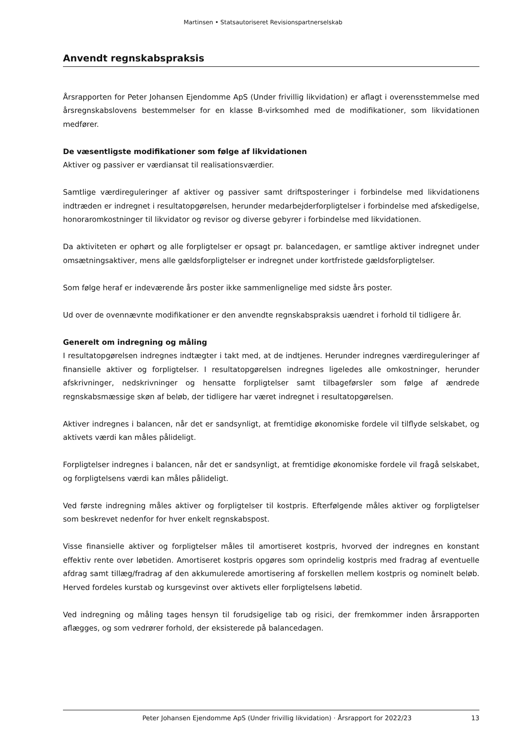Martinsen • Statsautoriseret Revisionspartnerselskab
Anvendt regnskabspraksis
Årsrapporten for Peter Johansen Ejendomme ApS (Under frivillig likvidation) er aflagt i overensstemmelse med årsregnskabslovens bestemmelser for en klasse B-virksomhed med de modifikationer, som likvidationen medfører.
De væsentligste modifikationer som følge af likvidationen
Aktiver og passiver er værdiansat til realisationsværdier.
Samtlige værdireguleringer af aktiver og passiver samt driftsposteringer i forbindelse med likvidationens indtræden er indregnet i resultatopgørelsen, herunder medarbejderforpligtelser i forbindelse med afskedigelse, honoraromkostninger til likvidator og revisor og diverse gebyrer i forbindelse med likvidationen.
Da aktiviteten er ophørt og alle forpligtelser er opsagt pr. balancedagen, er samtlige aktiver indregnet under omsætningsaktiver, mens alle gældsforpligtelser er indregnet under kortfristede gældsforpligtelser.
Som følge heraf er indeværende års poster ikke sammenlignelige med sidste års poster.
Ud over de ovennævnte modifikationer er den anvendte regnskabspraksis uændret i forhold til tidligere år.
Generelt om indregning og måling
I resultatopgørelsen indregnes indtægter i takt med, at de indtjenes. Herunder indregnes værdireguleringer af finansielle aktiver og forpligtelser. I resultatopgørelsen indregnes ligeledes alle omkostninger, herunder afskrivninger, nedskrivninger og hensatte forpligtelser samt tilbageførsler som følge af ændrede regnskabsmæssige skøn af beløb, der tidligere har været indregnet i resultatopgørelsen.
Aktiver indregnes i balancen, når det er sandsynligt, at fremtidige økonomiske fordele vil tilflyde selskabet, og aktivets værdi kan måles pålideligt.
Forpligtelser indregnes i balancen, når det er sandsynligt, at fremtidige økonomiske fordele vil fragå selskabet, og forpligtelsens værdi kan måles pålideligt.
Ved første indregning måles aktiver og forpligtelser til kostpris. Efterfølgende måles aktiver og forpligtelser som beskrevet nedenfor for hver enkelt regnskabspost.
Visse finansielle aktiver og forpligtelser måles til amortiseret kostpris, hvorved der indregnes en konstant effektiv rente over løbetiden. Amortiseret kostpris opgøres som oprindelig kostpris med fradrag af eventuelle afdrag samt tillæg/fradrag af den akkumulerede amortisering af forskellen mellem kostpris og nominelt beløb. Herved fordeles kurstab og kursgevinst over aktivets eller forpligtelsens løbetid.
Ved indregning og måling tages hensyn til forudsigelige tab og risici, der fremkommer inden årsrapporten aflægges, og som vedrører forhold, der eksisterede på balancedagen.
Peter Johansen Ejendomme ApS (Under frivillig likvidation) · Årsrapport for 2022/23 13